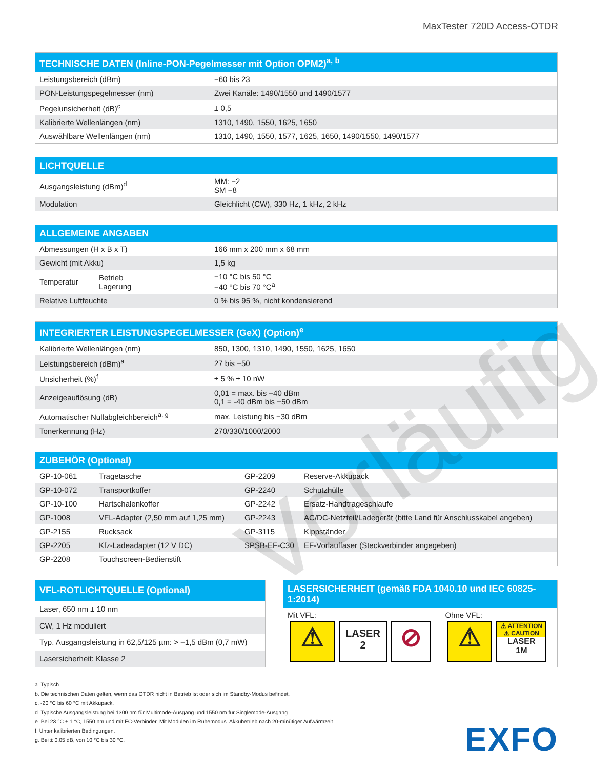MaxTester 720D Access-OTDR
| TECHNISCHE DATEN (Inline-PON-Pegelmesser mit Option OPM2)<sup>a, b</sup> | |
| --- | --- |
| Leistungsbereich (dBm) | −60 bis 23 |
| PON-Leistungspegelmesser (nm) | Zwei Kanäle: 1490/1550 und 1490/1577 |
| Pegelunsicherheit (dB)<sup>c</sup> | ± 0,5 |
| Kalibrierte Wellenlängen (nm) | 1310, 1490, 1550, 1625, 1650 |
| Auswählbare Wellenlängen (nm) | 1310, 1490, 1550, 1577, 1625, 1650, 1490/1550, 1490/1577 |
| LICHTQUELLE | |
| --- | --- |
| Ausgangsleistung (dBm)<sup>d</sup> | MM: −2 SM −8 |
| Modulation | Gleichlicht (CW), 330 Hz, 1 kHz, 2 kHz |
| ALLGEMEINE ANGABEN | | |
| --- | --- | --- |
| Abmessungen (H x B x T) | | 166 mm x 200 mm x 68 mm |
| Gewicht (mit Akku) | | 1,5 kg |
| Temperatur | Betrieb Lagerung | −10 °C bis 50 °C −40 °C bis 70 °C<sup>a</sup> |
| Relative Luftfeuchte | | 0 % bis 95 %, nicht kondensierend |
| INTEGRIERTER LEISTUNGSPEGELMESSER (GeX) (Option)<sup>e</sup> | |
| --- | --- |
| Kalibrierte Wellenlängen (nm) | 850, 1300, 1310, 1490, 1550, 1625, 1650 |
| Leistungsbereich (dBm)<sup>a</sup> | 27 bis −50 |
| Unsicherheit (%)<sup>f</sup> | ± 5 % ± 10 nW |
| Anzeigeauflösung (dB) | 0,01 = max. bis −40 dBm 0,1 = -40 dBm bis −50 dBm |
| Automatischer Nullabgleichbereich<sup>a, g</sup> | max. Leistung bis −30 dBm |
| Tonerkennung (Hz) | 270/330/1000/2000 |
| ZUBEHÖR (Optional) | | | |
| --- | --- | --- | --- |
| GP-10-061 | Tragetasche | GP-2209 | Reserve-Akkupack |
| GP-10-072 | Transportkoffer | GP-2240 | Schutzhülle |
| GP-10-100 | Hartschalenkoffer | GP-2242 | Ersatz-Handtrageschlaufe |
| GP-1008 | VFL-Adapter (2,50 mm auf 1,25 mm) | GP-2243 | AC/DC-Netzteil/Ladegerät (bitte Land für Anschlusskabel angeben) |
| GP-2155 | Rucksack | GP-3115 | Kippständer |
| GP-2205 | Kfz-Ladeadapter (12 V DC) | SPSB-EF-C30 | EF-Vorlauffaser (Steckverbinder angegeben) |
| GP-2208 | Touchscreen-Bedienstift | | |
| VFL-ROTLICHTQUELLE (Optional) |
| --- |
| Laser, 650 nm ± 10 nm |
| CW, 1 Hz moduliert |
| Typ. Ausgangsleistung in 62,5/125 µm: > −1,5 dBm (0,7 mW) |
| Lasersicherheit: Klasse 2 |
| LASERSICHERHEIT (gemäß FDA 1040.10 und IEC 60825-1:2014) | |
| --- | --- |
| Mit VFL: ⚠ LASER 2 ⊘ | Ohne VFL: ⚠ ⚠ ATTENTION ⚠ CAUTION LASER 1M |
a. Typisch.
b. Die technischen Daten gelten, wenn das OTDR nicht in Betrieb ist oder sich im Standby-Modus befindet.
c. -20 °C bis 60 °C mit Akkupack.
d. Typische Ausgangsleistung bei 1300 nm für Multimode-Ausgang und 1550 nm für Singlemode-Ausgang.
e. Bei 23 °C ± 1 °C, 1550 nm und mit FC-Verbinder. Mit Modulen im Ruhemodus. Akkubetrieb nach 20-minütiger Aufwärmzeit.
f. Unter kalibrierten Bedingungen.
g. Bei ± 0,05 dB, von 10 °C bis 30 °C.
EXFO
Vorläufig